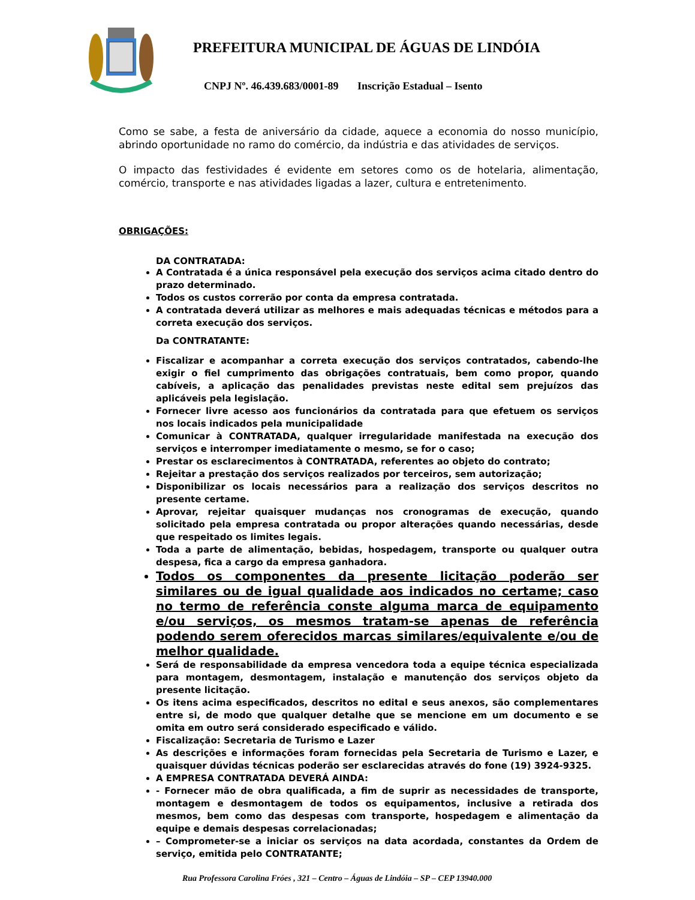PREFEITURA MUNICIPAL DE ÁGUAS DE LINDÓIA
CNPJ Nº. 46.439.683/0001-89 Inscrição Estadual – Isento
Como se sabe, a festa de aniversário da cidade, aquece a economia do nosso município, abrindo oportunidade no ramo do comércio, da indústria e das atividades de serviços.
O impacto das festividades é evidente em setores como os de hotelaria, alimentação, comércio, transporte e nas atividades ligadas a lazer, cultura e entretenimento.
OBRIGAÇÕES:
DA CONTRATADA:
A Contratada é a única responsável pela execução dos serviços acima citado dentro do prazo determinado.
Todos os custos correrão por conta da empresa contratada.
A contratada deverá utilizar as melhores e mais adequadas técnicas e métodos para a correta execução dos serviços.
Da CONTRATANTE:
Fiscalizar e acompanhar a correta execução dos serviços contratados, cabendo-lhe exigir o fiel cumprimento das obrigações contratuais, bem como propor, quando cabíveis, a aplicação das penalidades previstas neste edital sem prejuízos das aplicáveis pela legislação.
Fornecer livre acesso aos funcionários da contratada para que efetuem os serviços nos locais indicados pela municipalidade
Comunicar à CONTRATADA, qualquer irregularidade manifestada na execução dos serviços e interromper imediatamente o mesmo, se for o caso;
Prestar os esclarecimentos à CONTRATADA, referentes ao objeto do contrato;
Rejeitar a prestação dos serviços realizados por terceiros, sem autorização;
Disponibilizar os locais necessários para a realização dos serviços descritos no presente certame.
Aprovar, rejeitar quaisquer mudanças nos cronogramas de execução, quando solicitado pela empresa contratada ou propor alterações quando necessárias, desde que respeitado os limites legais.
Toda a parte de alimentação, bebidas, hospedagem, transporte ou qualquer outra despesa, fica a cargo da empresa ganhadora.
Todos os componentes da presente licitação poderão ser similares ou de igual qualidade aos indicados no certame; caso no termo de referência conste alguma marca de equipamento e/ou serviços, os mesmos tratam-se apenas de referência podendo serem oferecidos marcas similares/equivalente e/ou de melhor qualidade.
Será de responsabilidade da empresa vencedora toda a equipe técnica especializada para montagem, desmontagem, instalação e manutenção dos serviços objeto da presente licitação.
Os itens acima especificados, descritos no edital e seus anexos, são complementares entre si, de modo que qualquer detalhe que se mencione em um documento e se omita em outro será considerado especificado e válido.
Fiscalização: Secretaria de Turismo e Lazer
As descrições e informações foram fornecidas pela Secretaria de Turismo e Lazer, e quaisquer dúvidas técnicas poderão ser esclarecidas através do fone (19) 3924-9325.
A EMPRESA CONTRATADA DEVERÁ AINDA:
- Fornecer mão de obra qualificada, a fim de suprir as necessidades de transporte, montagem e desmontagem de todos os equipamentos, inclusive a retirada dos mesmos, bem como das despesas com transporte, hospedagem e alimentação da equipe e demais despesas correlacionadas;
– Comprometer-se a iniciar os serviços na data acordada, constantes da Ordem de serviço, emitida pelo CONTRATANTE;
Rua Professora Carolina Fróes , 321 – Centro – Águas de Lindóia – SP – CEP 13940.000